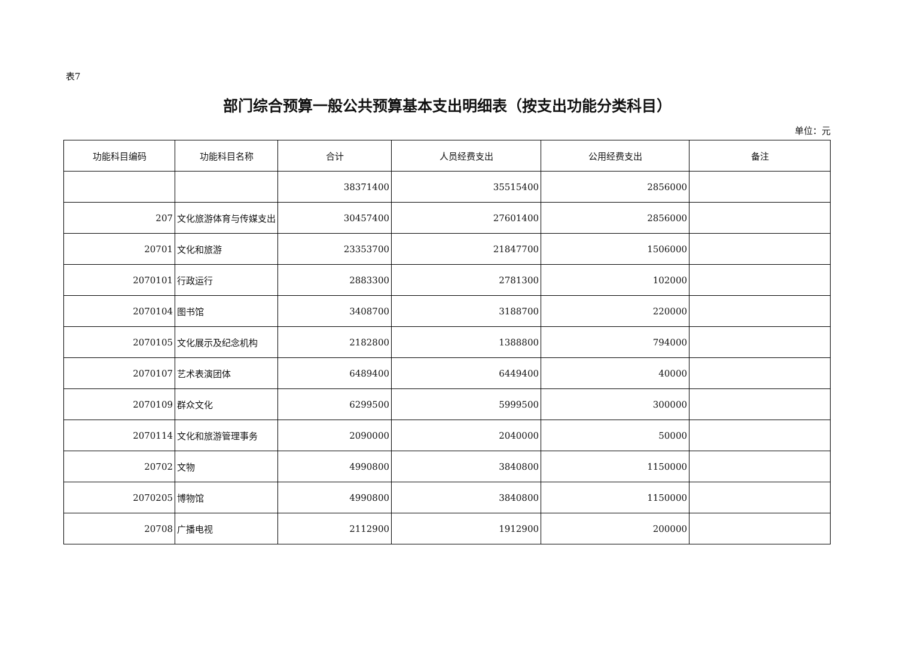表7
部门综合预算一般公共预算基本支出明细表（按支出功能分类科目）
单位：元
| 功能科目编码 | 功能科目名称 | 合计 | 人员经费支出 | 公用经费支出 | 备注 |
| --- | --- | --- | --- | --- | --- |
| | | 38371400 | 35515400 | 2856000 | |
| 207 | 文化旅游体育与传媒支出 | 30457400 | 27601400 | 2856000 | |
| 20701 | 文化和旅游 | 23353700 | 21847700 | 1506000 | |
| 2070101 | 行政运行 | 2883300 | 2781300 | 102000 | |
| 2070104 | 图书馆 | 3408700 | 3188700 | 220000 | |
| 2070105 | 文化展示及纪念机构 | 2182800 | 1388800 | 794000 | |
| 2070107 | 艺术表演团体 | 6489400 | 6449400 | 40000 | |
| 2070109 | 群众文化 | 6299500 | 5999500 | 300000 | |
| 2070114 | 文化和旅游管理事务 | 2090000 | 2040000 | 50000 | |
| 20702 | 文物 | 4990800 | 3840800 | 1150000 | |
| 2070205 | 博物馆 | 4990800 | 3840800 | 1150000 | |
| 20708 | 广播电视 | 2112900 | 1912900 | 200000 | |